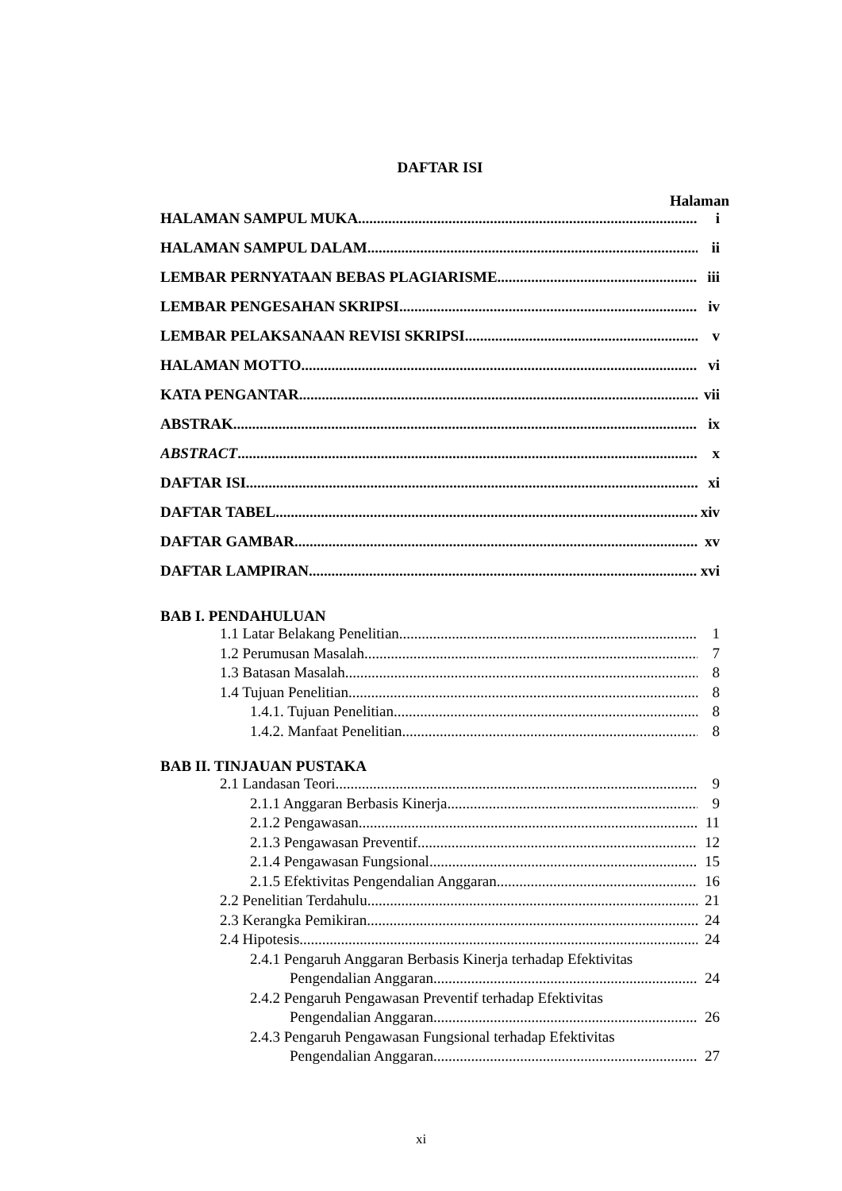DAFTAR ISI
Halaman
HALAMAN SAMPUL MUKA i
HALAMAN SAMPUL DALAM ii
LEMBAR PERNYATAAN BEBAS PLAGIARISME iii
LEMBAR PENGESAHAN SKRIPSI iv
LEMBAR PELAKSANAAN REVISI SKRIPSI v
HALAMAN MOTTO vi
KATA PENGANTAR vii
ABSTRAK ix
ABSTRACT x
DAFTAR ISI xi
DAFTAR TABEL xiv
DAFTAR GAMBAR xv
DAFTAR LAMPIRAN xvi
BAB I. PENDAHULUAN
1.1 Latar Belakang Penelitian 1
1.2 Perumusan Masalah 7
1.3 Batasan Masalah 8
1.4 Tujuan Penelitian 8
1.4.1. Tujuan Penelitian 8
1.4.2. Manfaat Penelitian 8
BAB II. TINJAUAN PUSTAKA
2.1 Landasan Teori 9
2.1.1 Anggaran Berbasis Kinerja 9
2.1.2 Pengawasan 11
2.1.3 Pengawasan Preventif 12
2.1.4 Pengawasan Fungsional 15
2.1.5 Efektivitas Pengendalian Anggaran 16
2.2 Penelitian Terdahulu 21
2.3 Kerangka Pemikiran 24
2.4 Hipotesis 24
2.4.1 Pengaruh Anggaran Berbasis Kinerja terhadap Efektivitas
Pengendalian Anggaran 24
2.4.2 Pengaruh Pengawasan Preventif terhadap Efektivitas
Pengendalian Anggaran 26
2.4.3 Pengaruh Pengawasan Fungsional terhadap Efektivitas
Pengendalian Anggaran 27
xi